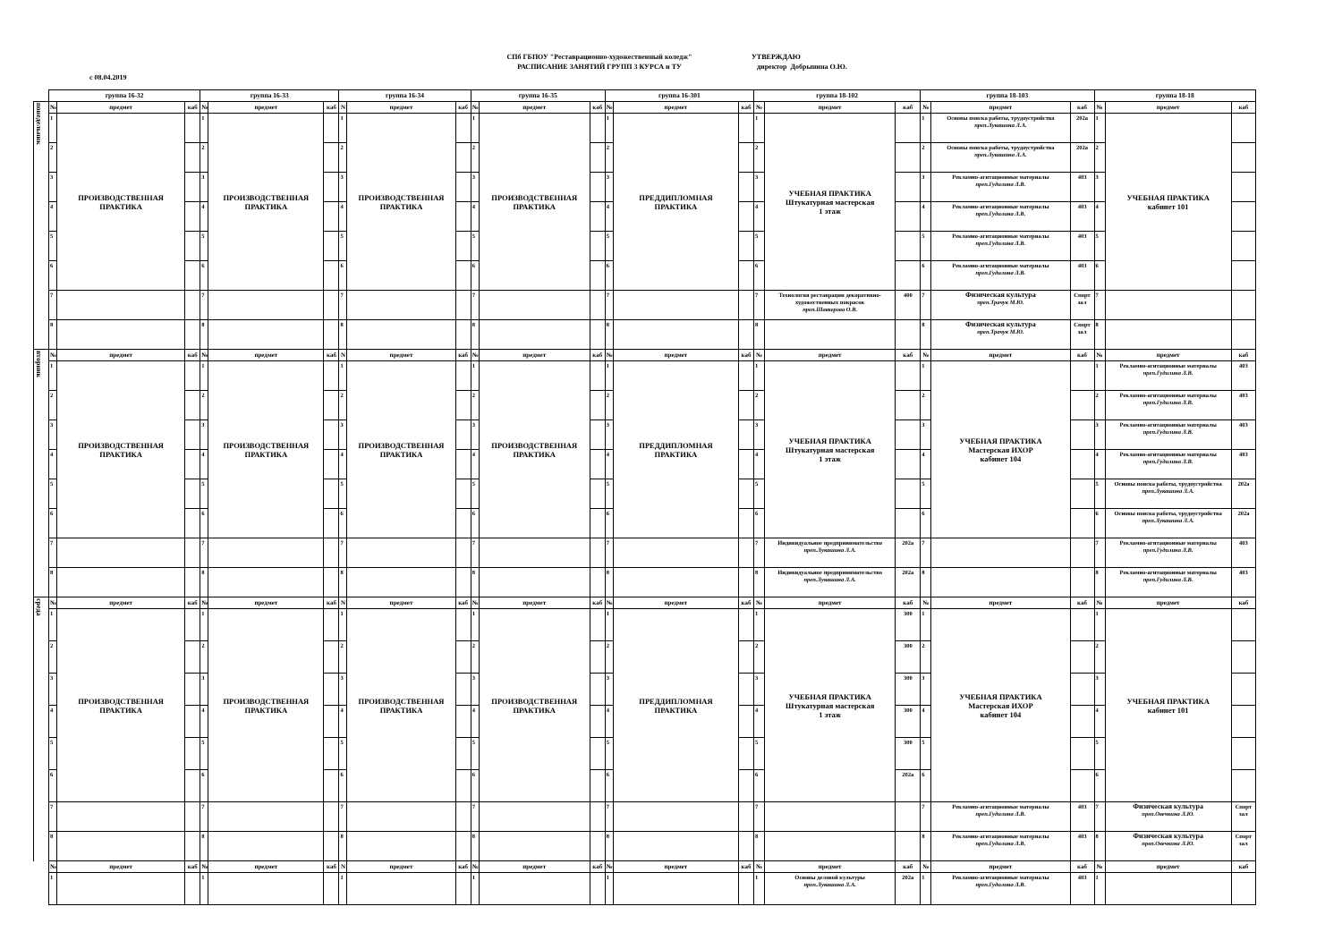СПб ГБПОУ "Реставрационно-художественный коледж"
РАСПИСАНИЕ ЗАНЯТИЙ ГРУПП 3 КУРСА и ТУ
УТВЕРЖДАЮ
директор Добрынина О.Ю.
с 08.04.2019
| | группа 16-32 | | | группа 16-33 | | | группа 16-34 | | | группа 16-35 | | | группа 16-301 | | | группа 18-102 | | | группа 18-103 | | | группа 18-18 | | |
| --- | --- | --- | --- | --- | --- | --- | --- | --- | --- | --- | --- | --- | --- | --- | --- | --- | --- | --- | --- | --- | --- | --- | --- | --- |
| понедельник | № | предмет | каб | № | предмет | каб | N | предмет | каб | № | предмет | каб | № | предмет | каб | № | предмет | каб | № | предмет | каб | № | предмет | каб |
| | 1 | ПРОИЗВОДСТВЕННАЯ ПРАКТИКА | | 1 | ПРОИЗВОДСТВЕННАЯ ПРАКТИКА | | 1 | ПРОИЗВОДСТВЕННАЯ ПРАКТИКА | | 1 | ПРОИЗВОДСТВЕННАЯ ПРАКТИКА | | 1 | ПРЕДДИПЛОМНАЯ ПРАКТИКА | | 1 | УЧЕБНАЯ ПРАКТИКА Штукатурная мастерская 1 этаж | | 1 | Основы поиска работы, трудоустройства преп.Лукашина Л.А. | 202а | 1 | УЧЕБНАЯ ПРАКТИКА кабинет 101 | |
| | 2 | | | 2 | | | 2 | | | 2 | | | 2 | | | 2 | | | 2 | Основы поиска работы, трудоустройства преп.Лукашина Л.А. | 202а | 2 | | |
| | 3 | | | 3 | | | 3 | | | 3 | | | 3 | | | 3 | | | 3 | Рекламно-агитационные материалы преп.Гудилина Л.В. | 403 | 3 | | |
| | 4 | | | 4 | | | 4 | | | 4 | | | 4 | | | 4 | | | 4 | Рекламно-агитационные материалы преп.Гудилина Л.В. | 403 | 4 | | |
| | 5 | | | 5 | | | 5 | | | 5 | | | 5 | | | 5 | | | 5 | Рекламно-агитационные материалы преп.Гудилина Л.В. | 403 | 5 | | |
| | 6 | | | 6 | | | 6 | | | 6 | | | 6 | | | 6 | | | 6 | Рекламно-агитационные материалы преп.Гудилина Л.В. | 403 | 6 | | |
| | 7 | | | 7 | | | 7 | | | 7 | | | 7 | | | 7 | Технология реставрации декоративно-художественных покрасок преп.Шавкерова О.В. | 400 | 7 | Физическая культура преп.Трачук М.Ю. | Спорт зал | 7 | | |
| | 8 | | | 8 | | | 8 | | | 8 | | | 8 | | | 8 | | | 8 | Физическая культура преп.Трачук М.Ю. | Спорт зал | 8 | | |
| вторник | № | предмет | каб | № | предмет | каб | N | предмет | каб | № | предмет | каб | № | предмет | каб | № | предмет | каб | № | предмет | каб | № | предмет | каб |
| | 1 | ПРОИЗВОДСТВЕННАЯ ПРАКТИКА | | 1 | ПРОИЗВОДСТВЕННАЯ ПРАКТИКА | | 1 | ПРОИЗВОДСТВЕННАЯ ПРАКТИКА | | 1 | ПРОИЗВОДСТВЕННАЯ ПРАКТИКА | | 1 | ПРЕДДИПЛОМНАЯ ПРАКТИКА | | 1 | УЧЕБНАЯ ПРАКТИКА Штукатурная мастерская 1 этаж | | 1 | УЧЕБНАЯ ПРАКТИКА Мастерская ИХОР кабинет 104 | | 1 | Рекламно-агитационные материалы преп.Гудилина Л.В. | 403 |
| | 2 | | | 2 | | | 2 | | | 2 | | | 2 | | | 2 | | | 2 | | | 2 | Рекламно-агитационные материалы преп.Гудилина Л.В. | 403 |
| | 3 | | | 3 | | | 3 | | | 3 | | | 3 | | | 3 | | | 3 | | | 3 | Рекламно-агитационные материалы преп.Гудилина Л.В. | 403 |
| | 4 | | | 4 | | | 4 | | | 4 | | | 4 | | | 4 | | | 4 | | | 4 | Рекламно-агитационные материалы преп.Гудилина Л.В. | 403 |
| | 5 | | | 5 | | | 5 | | | 5 | | | 5 | | | 5 | | | 5 | | | 5 | Основы поиска работы, трудоустройства преп.Лукашина Л.А. | 202а |
| | 6 | | | 6 | | | 6 | | | 6 | | | 6 | | | 6 | | | 6 | | | 6 | Основы поиска работы, трудоустройства преп.Лукашина Л.А. | 202а |
| | 7 | | | 7 | | | 7 | | | 7 | | | 7 | | | 7 | Индивидуальное предпринимательство преп.Лукашина Л.А. | 202а | 7 | | | 7 | Рекламно-агитационные материалы преп.Гудилина Л.В. | 403 |
| | 8 | | | 8 | | | 8 | | | 8 | | | 8 | | | 8 | Индивидуальное предпринимательство преп.Лукашина Л.А. | 202а | 8 | | | 8 | Рекламно-агитационные материалы преп.Гудилина Л.В. | 403 |
| среда | № | предмет | каб | № | предмет | каб | N | предмет | каб | № | предмет | каб | № | предмет | каб | № | предмет | каб | № | предмет | каб | № | предмет | каб |
| | 1 | ПРОИЗВОДСТВЕННАЯ ПРАКТИКА | | 1 | ПРОИЗВОДСТВЕННАЯ ПРАКТИКА | | 1 | ПРОИЗВОДСТВЕННАЯ ПРАКТИКА | | 1 | ПРОИЗВОДСТВЕННАЯ ПРАКТИКА | | 1 | ПРЕДДИПЛОМНАЯ ПРАКТИКА | | 1 | УЧЕБНАЯ ПРАКТИКА Штукатурная мастерская 1 этаж | 300 | 1 | УЧЕБНАЯ ПРАКТИКА Мастерская ИХОР кабинет 104 | | 1 | УЧЕБНАЯ ПРАКТИКА кабинет 101 | |
| | 2 | | | 2 | | | 2 | | | 2 | | | 2 | | | 2 | | 300 | 2 | | | 2 | | |
| | 3 | | | 3 | | | 3 | | | 3 | | | 3 | | | 3 | | 300 | 3 | | | 3 | | |
| | 4 | | | 4 | | | 4 | | | 4 | | | 4 | | | 4 | | 300 | 4 | | | 4 | | |
| | 5 | | | 5 | | | 5 | | | 5 | | | 5 | | | 5 | | 300 | 5 | | | 5 | | |
| | 6 | | | 6 | | | 6 | | | 6 | | | 6 | | | 6 | | 202а | 6 | | | 6 | | |
| | 7 | | | 7 | | | 7 | | | 7 | | | 7 | | | 7 | | | 7 | Рекламно-агитационные материалы преп.Гудилина Л.В. | 403 | 7 | Физическая культура преп.Овечкина Л.Ю. | Спорт зал |
| | 8 | | | 8 | | | 8 | | | 8 | | | 8 | | | 8 | | | 8 | Рекламно-агитационные материалы преп.Гудилина Л.В. | 403 | 8 | Физическая культура преп.Овечкина Л.Ю. | Спорт зал |
| | № | предмет | каб | № | предмет | каб | N | предмет | каб | № | предмет | каб | № | предмет | каб | № | предмет | каб | № | предмет | каб | № | предмет | каб |
| | 1 | | | 1 | | | 1 | | | 1 | | | 1 | | | 1 | Основы деловой культуры преп.Лукашина Л.А. | 202а | 1 | Рекламно-агитационные материалы преп.Гудилина Л.В. | 403 | 1 | | |